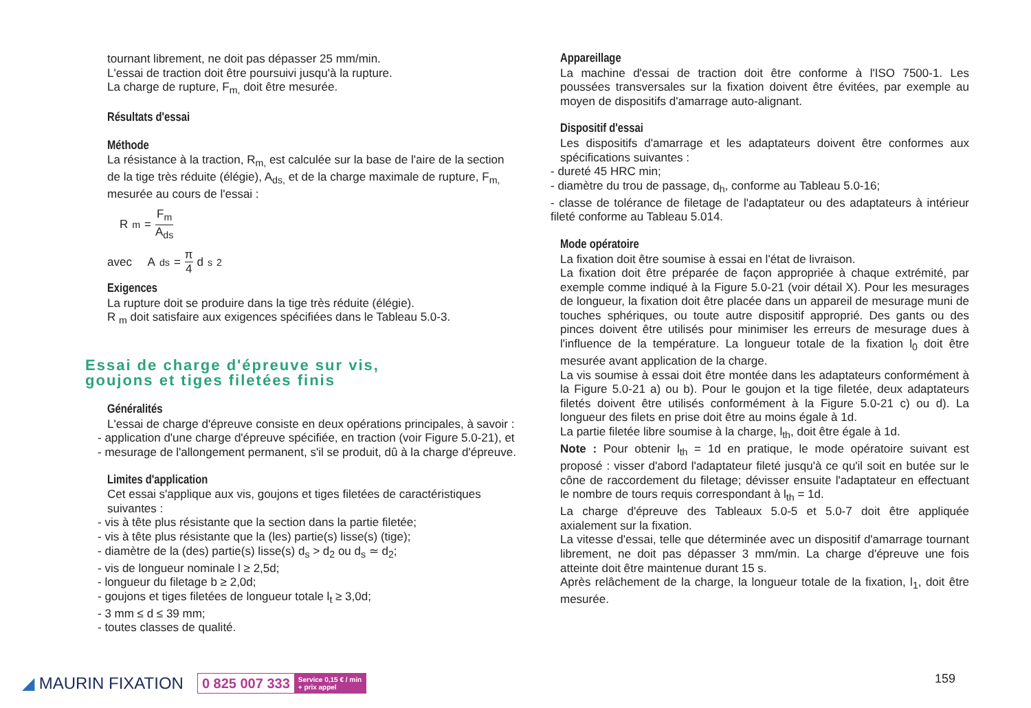tournant librement, ne doit pas dépasser 25 mm/min.
L'essai de traction doit être poursuivi jusqu'à la rupture.
La charge de rupture, F<sub>m,</sub> doit être mesurée.
Résultats d'essai
Méthode
La résistance à la traction, R<sub>m,</sub> est calculée sur la base de l'aire de la section de la tige très réduite (élégie), A<sub>ds,</sub> et de la charge maximale de rupture, F<sub>m,</sub> mesurée au cours de l'essai :
R<sub>m</sub> = F<sub>m</sub> A<sub>ds</sub>
avec A<sub>ds</sub> = π 4 d<sub>s</sub><sup>2</sup>
Exigences
La rupture doit se produire dans la tige très réduite (élégie).
R <sub>m</sub> doit satisfaire aux exigences spécifiées dans le Tableau 5.0-3.
Essai de charge d'épreuve sur vis,
goujons et tiges filetées finis
Généralités
L'essai de charge d'épreuve consiste en deux opérations principales, à savoir :
- application d'une charge d'épreuve spécifiée, en traction (voir Figure 5.0-21), et
- mesurage de l'allongement permanent, s'il se produit, dû à la charge d'épreuve.
Limites d'application
Cet essai s'applique aux vis, goujons et tiges filetées de caractéristiques suivantes :
- vis à tête plus résistante que la section dans la partie filetée;
- vis à tête plus résistante que la (les) partie(s) lisse(s) (tige);
- diamètre de la (des) partie(s) lisse(s) d<sub>s</sub> > d<sub>2</sub> ou d<sub>s</sub> ≃ d<sub>2</sub>;
- vis de longueur nominale l ≥ 2,5d;
- longueur du filetage b ≥ 2,0d;
- goujons et tiges filetées de longueur totale l<sub>t</sub> ≥ 3,0d;
- 3 mm ≤ d ≤ 39 mm;
- toutes classes de qualité.
Appareillage
La machine d'essai de traction doit être conforme à l'ISO 7500-1. Les poussées transversales sur la fixation doivent être évitées, par exemple au moyen de dispositifs d'amarrage auto-alignant.
Dispositif d'essai
Les dispositifs d'amarrage et les adaptateurs doivent être conformes aux spécifications suivantes :
- dureté 45 HRC min;
- diamètre du trou de passage, d<sub>h</sub>, conforme au Tableau 5.0-16;
- classe de tolérance de filetage de l'adaptateur ou des adaptateurs à intérieur fileté conforme au Tableau 5.014.
Mode opératoire
La fixation doit être soumise à essai en l'état de livraison.
La fixation doit être préparée de façon appropriée à chaque extrémité, par exemple comme indiqué à la Figure 5.0-21 (voir détail X). Pour les mesurages de longueur, la fixation doit être placée dans un appareil de mesurage muni de touches sphériques, ou toute autre dispositif approprié. Des gants ou des pinces doivent être utilisés pour minimiser les erreurs de mesurage dues à l'influence de la température. La longueur totale de la fixation l<sub>0</sub> doit être mesurée avant application de la charge.
La vis soumise à essai doit être montée dans les adaptateurs conformément à la Figure 5.0-21 a) ou b). Pour le goujon et la tige filetée, deux adaptateurs filetés doivent être utilisés conformément à la Figure 5.0-21 c) ou d). La longueur des filets en prise doit être au moins égale à 1d.
La partie filetée libre soumise à la charge, l<sub>th</sub>, doit être égale à 1d.
Note : Pour obtenir l<sub>th</sub> = 1d en pratique, le mode opératoire suivant est proposé : visser d'abord l'adaptateur fileté jusqu'à ce qu'il soit en butée sur le cône de raccordement du filetage; dévisser ensuite l'adaptateur en effectuant le nombre de tours requis correspondant à l<sub>th</sub> = 1d.
La charge d'épreuve des Tableaux 5.0-5 et 5.0-7 doit être appliquée axialement sur la fixation.
La vitesse d'essai, telle que déterminée avec un dispositif d'amarrage tournant librement, ne doit pas dépasser 3 mm/min. La charge d'épreuve une fois atteinte doit être maintenue durant 15 s.
Après relâchement de la charge, la longueur totale de la fixation, l<sub>1</sub>, doit être mesurée.
◢ MAURIN FIXATION
0 825 007 333 Service 0,15 € / min
+ prix appel
159